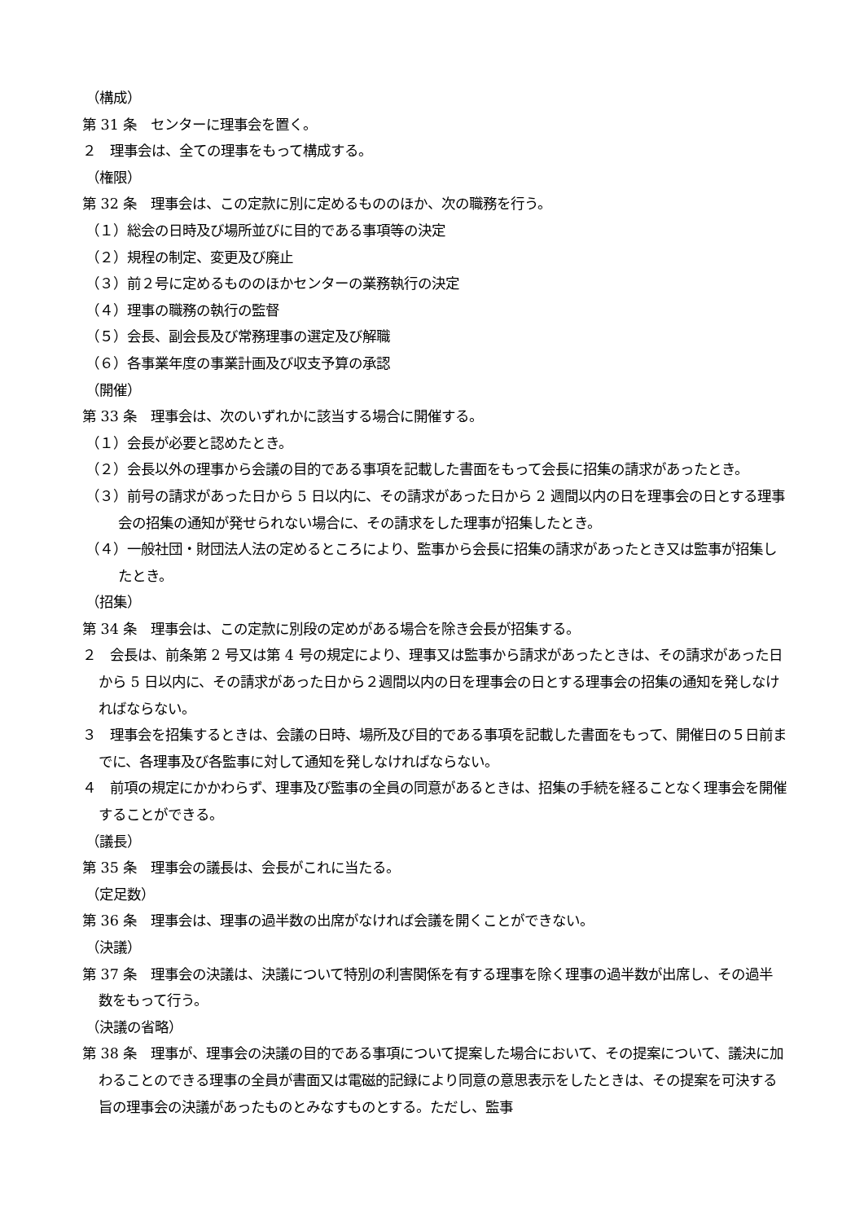（構成）
第 31 条　センターに理事会を置く。
２　理事会は、全ての理事をもって構成する。
（権限）
第 32 条　理事会は、この定款に別に定めるもののほか、次の職務を行う。
（１）総会の日時及び場所並びに目的である事項等の決定
（２）規程の制定、変更及び廃止
（３）前２号に定めるもののほかセンターの業務執行の決定
（４）理事の職務の執行の監督
（５）会長、副会長及び常務理事の選定及び解職
（６）各事業年度の事業計画及び収支予算の承認
（開催）
第 33 条　理事会は、次のいずれかに該当する場合に開催する。
（１）会長が必要と認めたとき。
（２）会長以外の理事から会議の目的である事項を記載した書面をもって会長に招集の請求があったとき。
（３）前号の請求があった日から 5 日以内に、その請求があった日から 2 週間以内の日を理事会の日とする理事会の招集の通知が発せられない場合に、その請求をした理事が招集したとき。
（４）一般社団・財団法人法の定めるところにより、監事から会長に招集の請求があったとき又は監事が招集したとき。
（招集）
第 34 条　理事会は、この定款に別段の定めがある場合を除き会長が招集する。
２　会長は、前条第 2 号又は第 4 号の規定により、理事又は監事から請求があったときは、その請求があった日から 5 日以内に、その請求があった日から２週間以内の日を理事会の日とする理事会の招集の通知を発しなければならない。
３　理事会を招集するときは、会議の日時、場所及び目的である事項を記載した書面をもって、開催日の５日前までに、各理事及び各監事に対して通知を発しなければならない。
４　前項の規定にかかわらず、理事及び監事の全員の同意があるときは、招集の手続を経ることなく理事会を開催することができる。
（議長）
第 35 条　理事会の議長は、会長がこれに当たる。
（定足数）
第 36 条　理事会は、理事の過半数の出席がなければ会議を開くことができない。
（決議）
第 37 条　理事会の決議は、決議について特別の利害関係を有する理事を除く理事の過半数が出席し、その過半数をもって行う。
（決議の省略）
第 38 条　理事が、理事会の決議の目的である事項について提案した場合において、その提案について、議決に加わることのできる理事の全員が書面又は電磁的記録により同意の意思表示をしたときは、その提案を可決する旨の理事会の決議があったものとみなすものとする。ただし、監事